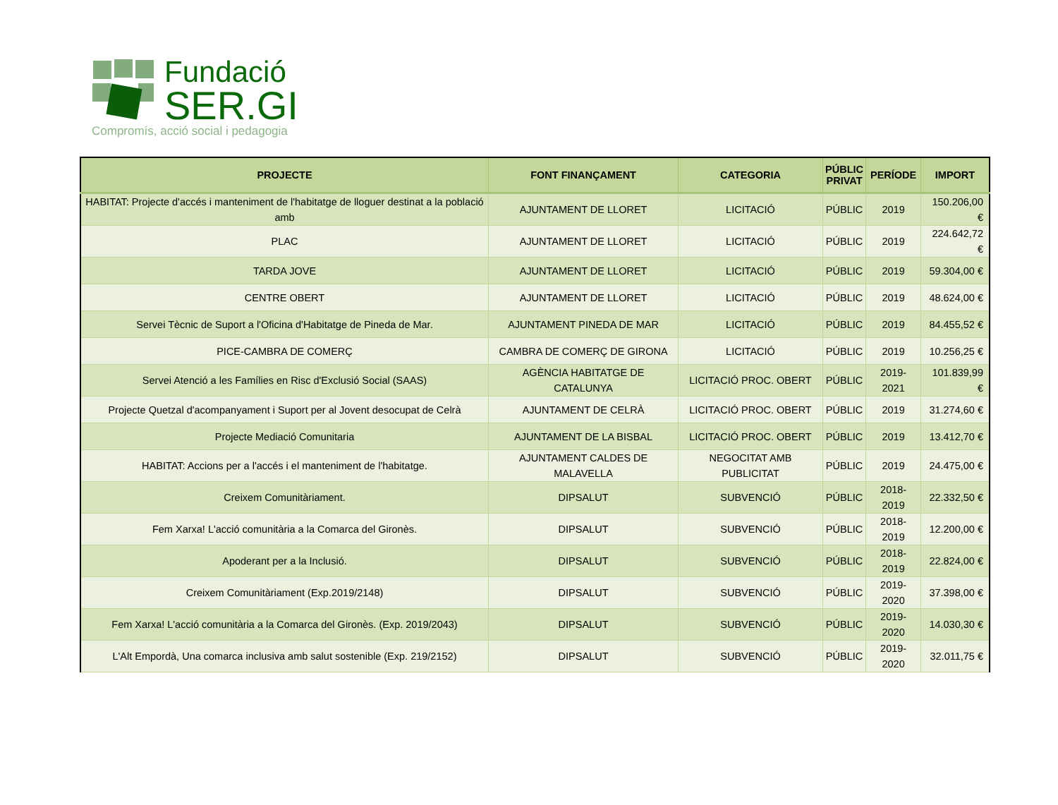Fundació
SER.GI
Compromís, acció social i pedagogia
| PROJECTE | FONT FINANÇAMENT | CATEGORIA | PÚBLIC PRIVAT | PERÍODE | IMPORT |
| --- | --- | --- | --- | --- | --- |
| HABITAT: Projecte d'accés i manteniment de l'habitatge de lloguer destinat a la població amb | AJUNTAMENT DE LLORET | LICITACIÓ | PÚBLIC | 2019 | 150.206,00 € |
| PLAC | AJUNTAMENT DE LLORET | LICITACIÓ | PÚBLIC | 2019 | 224.642,72 € |
| TARDA JOVE | AJUNTAMENT DE LLORET | LICITACIÓ | PÚBLIC | 2019 | 59.304,00 € |
| CENTRE OBERT | AJUNTAMENT DE LLORET | LICITACIÓ | PÚBLIC | 2019 | 48.624,00 € |
| Servei Tècnic de Suport a l'Oficina d'Habitatge de Pineda de Mar. | AJUNTAMENT PINEDA DE MAR | LICITACIÓ | PÚBLIC | 2019 | 84.455,52 € |
| PICE-CAMBRA DE COMERÇ | CAMBRA DE COMERÇ DE GIRONA | LICITACIÓ | PÚBLIC | 2019 | 10.256,25 € |
| Servei Atenció a les Famílies en Risc d'Exclusió Social (SAAS) | AGÈNCIA HABITATGE DE CATALUNYA | LICITACIÓ PROC. OBERT | PÚBLIC | 2019-2021 | 101.839,99 € |
| Projecte Quetzal d'acompanyament i Suport per al Jovent desocupat de Celrà | AJUNTAMENT DE CELRÀ | LICITACIÓ PROC. OBERT | PÚBLIC | 2019 | 31.274,60 € |
| Projecte Mediació Comunitaria | AJUNTAMENT DE LA BISBAL | LICITACIÓ PROC. OBERT | PÚBLIC | 2019 | 13.412,70 € |
| HABITAT: Accions per a l'accés i el manteniment de l'habitatge. | AJUNTAMENT CALDES DE MALAVELLA | NEGOCITAT AMB PUBLICITAT | PÚBLIC | 2019 | 24.475,00 € |
| Creixem Comunitàriament. | DIPSALUT | SUBVENCIÓ | PÚBLIC | 2018-2019 | 22.332,50 € |
| Fem Xarxa! L'acció comunitària a la Comarca del Gironès. | DIPSALUT | SUBVENCIÓ | PÚBLIC | 2018-2019 | 12.200,00 € |
| Apoderant per a la Inclusió. | DIPSALUT | SUBVENCIÓ | PÚBLIC | 2018-2019 | 22.824,00 € |
| Creixem Comunitàriament (Exp.2019/2148) | DIPSALUT | SUBVENCIÓ | PÚBLIC | 2019-2020 | 37.398,00 € |
| Fem Xarxa! L'acció comunitària a la Comarca del Gironès. (Exp. 2019/2043) | DIPSALUT | SUBVENCIÓ | PÚBLIC | 2019-2020 | 14.030,30 € |
| L'Alt Empordà, Una comarca inclusiva amb salut sostenible (Exp. 219/2152) | DIPSALUT | SUBVENCIÓ | PÚBLIC | 2019-2020 | 32.011,75 € |